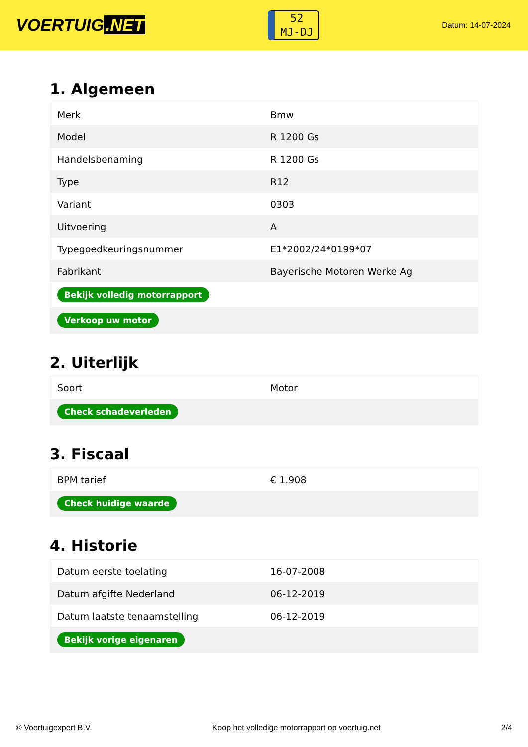VOERTUIG.NET
52
MJ-DJ
Datum: 14-07-2024
1. Algemeen
| Merk | Bmw |
| Model | R 1200 Gs |
| Handelsbenaming | R 1200 Gs |
| Type | R12 |
| Variant | 0303 |
| Uitvoering | A |
| Typegoedkeuringsnummer | E1*2002/24*0199*07 |
| Fabrikant | Bayerische Motoren Werke Ag |
| Bekijk volledig motorrapport | |
| Verkoop uw motor | |
2. Uiterlijk
| Soort | Motor |
| Check schadeverleden | |
3. Fiscaal
| BPM tarief | € 1.908 |
| Check huidige waarde | |
4. Historie
| Datum eerste toelating | 16-07-2008 |
| Datum afgifte Nederland | 06-12-2019 |
| Datum laatste tenaamstelling | 06-12-2019 |
| Bekijk vorige eigenaren | |
© Voertuigexpert B.V. Koop het volledige motorrapport op voertuig.net 2/4